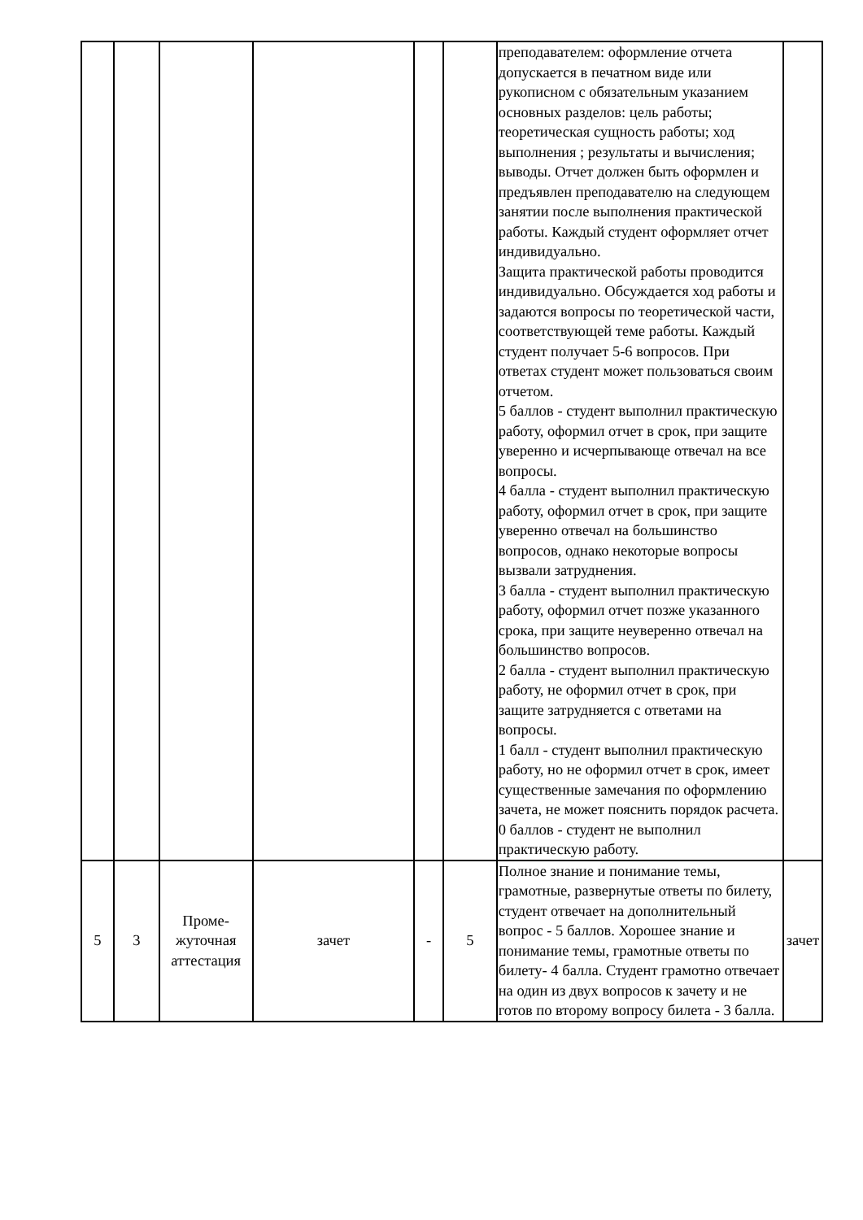| | | | | | | преподавателем: оформление отчета допускается в печатном виде или рукописном с обязательным указанием основных разделов: цель работы; теоретическая сущность работы; ход выполнения ; результаты и вычисления; выводы. Отчет должен быть оформлен и предъявлен преподавателю на следующем занятии после выполнения практической работы. Каждый студент оформляет отчет индивидуально. Защита практической работы проводится индивидуально. Обсуждается ход работы и задаются вопросы по теоретической части, соответствующей теме работы. Каждый студент получает 5-6 вопросов. При ответах студент может пользоваться своим отчетом. 5 баллов - студент выполнил практическую работу, оформил отчет в срок, при защите уверенно и исчерпывающе отвечал на все вопросы. 4 балла - студент выполнил практическую работу, оформил отчет в срок, при защите уверенно отвечал на большинство вопросов, однако некоторые вопросы вызвали затруднения. 3 балла - студент выполнил практическую работу, оформил отчет позже указанного срока, при защите неуверенно отвечал на большинство вопросов. 2 балла - студент выполнил практическую работу, не оформил отчет в срок, при защите затрудняется с ответами на вопросы. 1 балл - студент выполнил практическую работу, но не оформил отчет в срок, имеет существенные замечания по оформлению зачета, не может пояснить порядок расчета. 0 баллов - студент не выполнил практическую работу. | |
| 5 | 3 | Проме- жуточная аттестация | зачет | - | 5 | Полное знание и понимание темы, грамотные, развернутые ответы по билету, студент отвечает на дополнительный вопрос - 5 баллов. Хорошее знание и понимание темы, грамотные ответы по билету- 4 балла. Студент грамотно отвечает на один из двух вопросов к зачету и не готов по второму вопросу билета - 3 балла. | зачет |